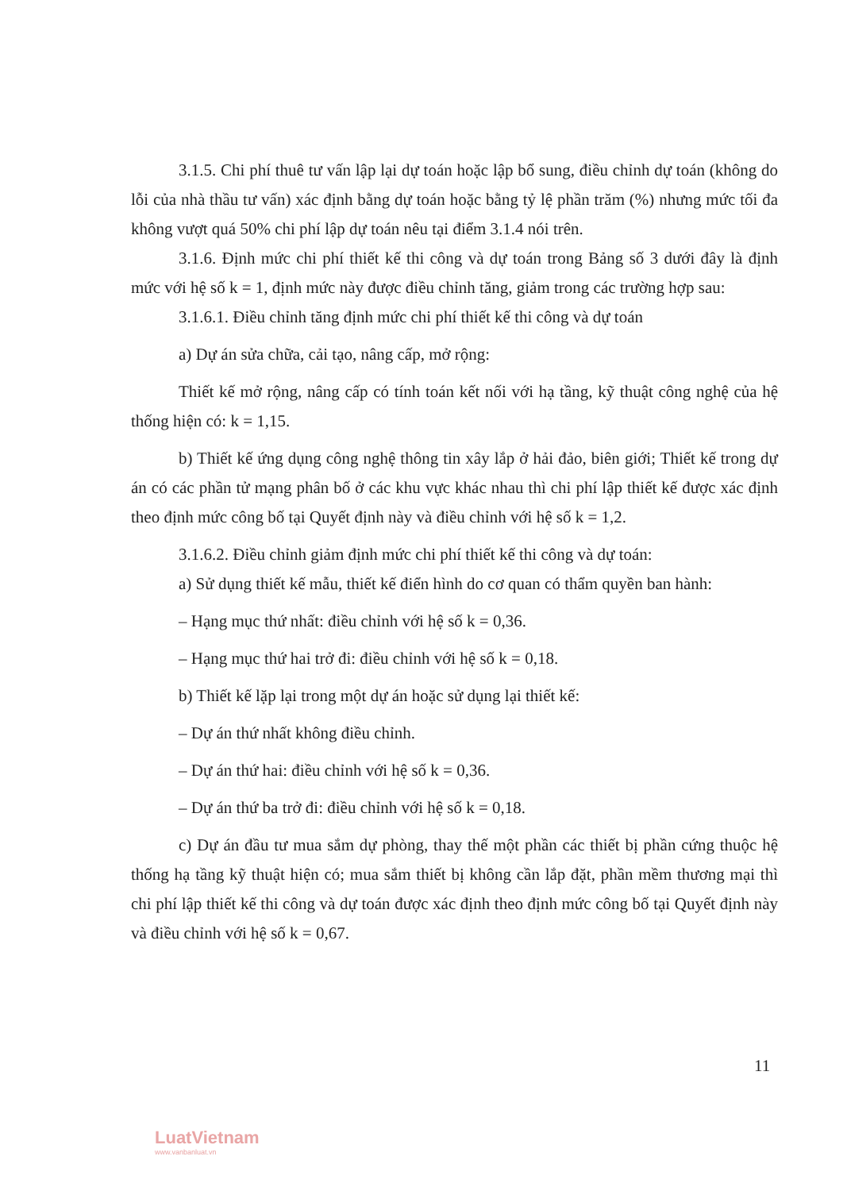3.1.5. Chi phí thuê tư vấn lập lại dự toán hoặc lập bổ sung, điều chỉnh dự toán (không do lỗi của nhà thầu tư vấn) xác định bằng dự toán hoặc bằng tỷ lệ phần trăm (%) nhưng mức tối đa không vượt quá 50% chi phí lập dự toán nêu tại điểm 3.1.4 nói trên.
3.1.6. Định mức chi phí thiết kế thi công và dự toán trong Bảng số 3 dưới đây là định mức với hệ số k = 1, định mức này được điều chỉnh tăng, giảm trong các trường hợp sau:
3.1.6.1. Điều chỉnh tăng định mức chi phí thiết kế thi công và dự toán
a) Dự án sửa chữa, cải tạo, nâng cấp, mở rộng:
Thiết kế mở rộng, nâng cấp có tính toán kết nối với hạ tầng, kỹ thuật công nghệ của hệ thống hiện có: k = 1,15.
b) Thiết kế ứng dụng công nghệ thông tin xây lắp ở hải đảo, biên giới; Thiết kế trong dự án có các phần tử mạng phân bố ở các khu vực khác nhau thì chi phí lập thiết kế được xác định theo định mức công bố tại Quyết định này và điều chỉnh với hệ số k = 1,2.
3.1.6.2. Điều chỉnh giảm định mức chi phí thiết kế thi công và dự toán:
a) Sử dụng thiết kế mẫu, thiết kế điển hình do cơ quan có thẩm quyền ban hành:
– Hạng mục thứ nhất: điều chỉnh với hệ số k = 0,36.
– Hạng mục thứ hai trở đi: điều chỉnh với hệ số k = 0,18.
b) Thiết kế lặp lại trong một dự án hoặc sử dụng lại thiết kế:
– Dự án thứ nhất không điều chỉnh.
– Dự án thứ hai: điều chỉnh với hệ số k = 0,36.
– Dự án thứ ba trở đi: điều chỉnh với hệ số k = 0,18.
c) Dự án đầu tư mua sắm dự phòng, thay thế một phần các thiết bị phần cứng thuộc hệ thống hạ tầng kỹ thuật hiện có; mua sắm thiết bị không cần lắp đặt, phần mềm thương mại thì chi phí lập thiết kế thi công và dự toán được xác định theo định mức công bố tại Quyết định này và điều chỉnh với hệ số k = 0,67.
11
LuatVietnam
www.vanbanluat.vn